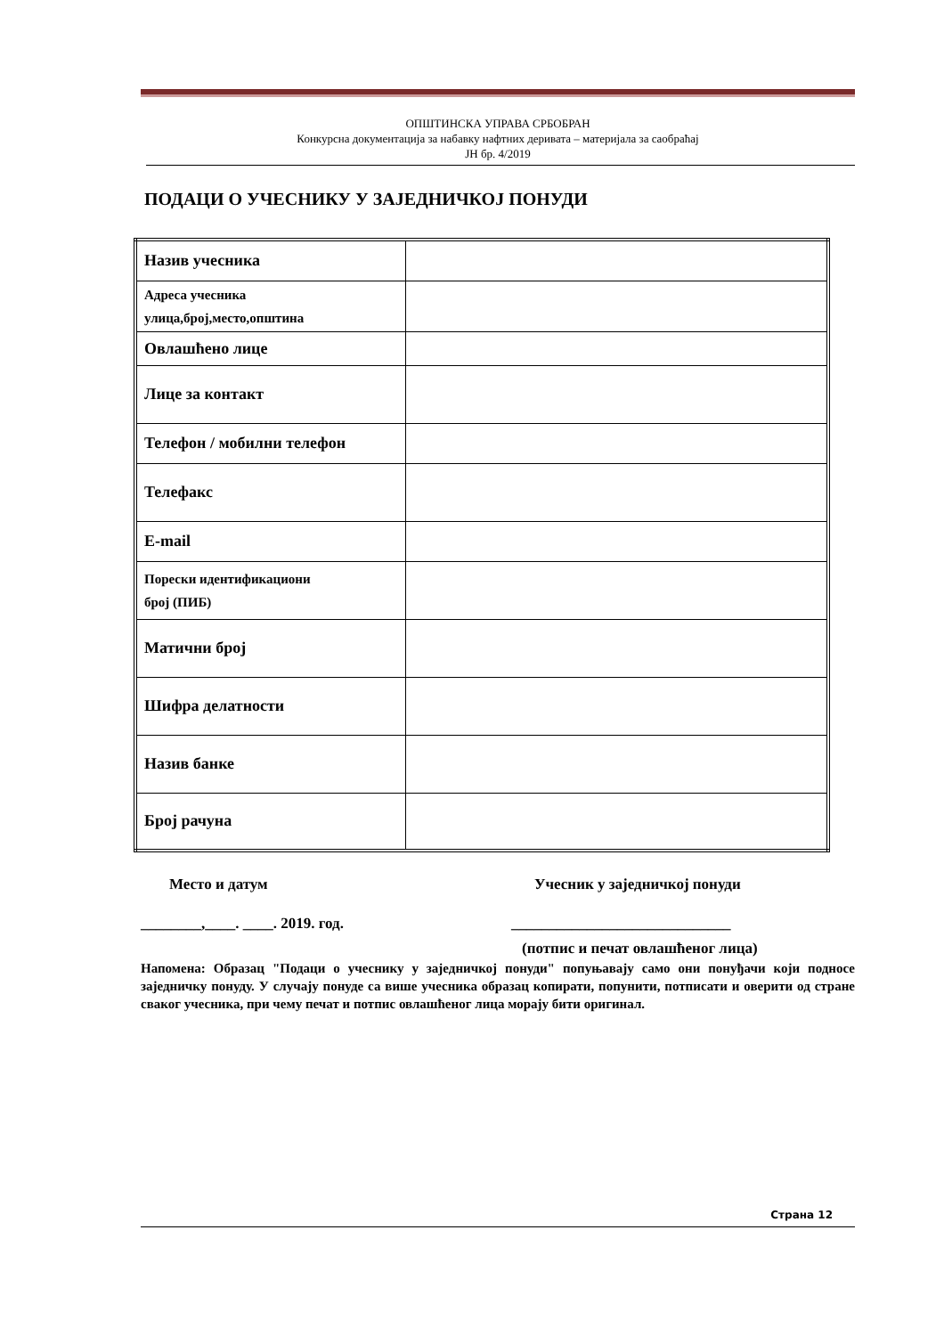ОПШТИНСКА УПРАВА СРБОБРАН
Конкурсна документација за набавку нафтних деривата – материјала за саобраћај
ЈН бр. 4/2019
ПОДАЦИ О УЧЕСНИКУ У ЗАЈЕДНИЧКОЈ ПОНУДИ
| Назив учесника | |
| Адреса учесника улица,број,место,општина | |
| Овлашћено лице | |
| Лице за контакт | |
| Телефон / мобилни телефон | |
| Телефакс | |
| E-mail | |
| Порески идентификациони број (ПИБ) | |
| Матични број | |
| Шифра делатности | |
| Назив банке | |
| Број рачуна | |
Место и датум Учесник у заједничкој понуди
________,____. ____. 2019. год. _____________________________
(потпис и печат овлашћеног лица)
Напомена: Образац "Подаци о учеснику у заједничкој понуди" попуњавају само они понуђачи који подносе заједничку понуду. У случају понуде са више учесника образац копирати, попунити, потписати и оверити од стране сваког учесника, при чему печат и потпис овлашћеног лица морају бити оригинал.
Страна 12